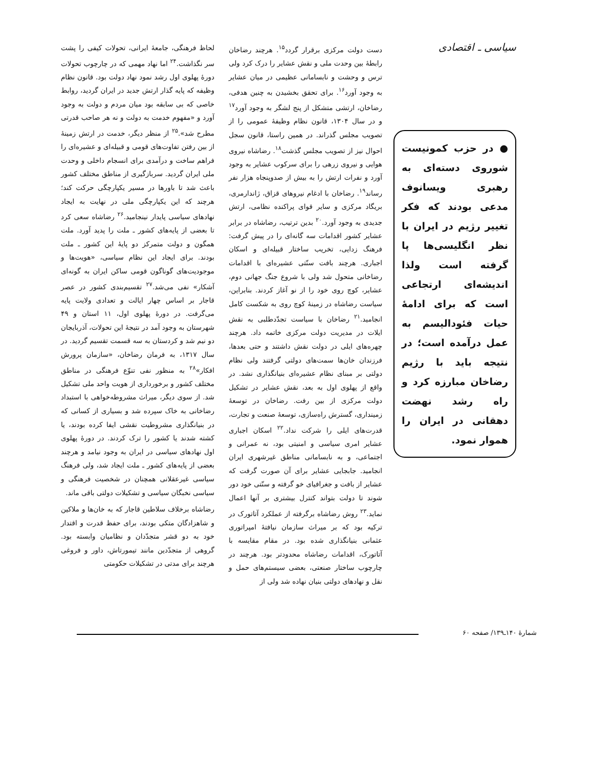سیاسی ـ اقتصادی
● در حزب کمونیست شوروی دسته‌ای به رهبری ویسانوف مدعی بودند که فکر تغییر رژیم در ایران با نظر انگلیسی‌ها پا گرفته است ولذا اندیشه‌ای ارتجاعی است که برای ادامهٔ حیات فئودالیسم به عمل درآمده است؛ در نتیجه باید با رژیم رضاخان مبارزه کرد و راه رشد نهضت دهقانی در ایران را هموار نمود.
دست دولت مرکزی برقرار گردد<sup>۱۵</sup>. هرچند رضاخان رابطهٔ بین وحدت ملی و نقش عشایر را درک کرد ولی ترس و وحشت و نابسامانی عظیمی در میان عشایر به وجود آورد<sup>۱۶</sup>. برای تحقق بخشیدن به چنین هدفی، رضاخان، ارتشی متشکل از پنج لشگر به وجود آورد<sup>۱۷</sup> و در سال ۱۳۰۴، قانون نظام وظیفهٔ عمومی را از تصویب مجلس گذراند. در همین راستا، قانون سجل احوال نیز از تصویب مجلس گذشت<sup>۱۸</sup>. رضاشاه نیروی هوایی و نیروی زرهی را برای سرکوب عشایر به وجود آورد و نفرات ارتش را به بیش از صدوپنجاه هزار نفر رساند<sup>۱۹</sup>. رضاخان با ادغام نیروهای قزاق، ژاندارمری، بریگاد مرکزی و سایر قوای پراکنده نظامی، ارتش جدیدی به وجود آورد.<sup>۲۰</sup> بدین ترتیب، رضاشاه در برابر عشایر کشور اقدامات سه گانه‌ای را در پیش گرفت: فرهنگ زدایی، تخریب ساختار قبیله‌ای و اسکان اجباری. هرچند بافت سنّتی عشیره‌ای با اقدامات رضاخانی متحول شد ولی با شروع جنگ جهانی دوم، عشایر، کوچ روی خود را از نو آغاز کردند. بنابراین، سیاست رضاشاه در زمینهٔ کوچ روی به شکست کامل انجامید.<sup>۲۱</sup> رضاخان با سیاست تجدّدطلبی به نقش ایلات در مدیریت دولت مرکزی خاتمه داد. هرچند چهره‌های ایلی در دولت نقش داشتند و حتی بعدها، فرزندان خان‌ها سمت‌های دولتی گرفتند ولی نظام دولتی بر مبنای نظام عشیره‌ای بنیانگذاری نشد. در واقع از پهلوی اول به بعد، نقش عشایر در تشکیل دولت مرکزی از بین رفت. رضاخان در توسعهٔ زمینداری، گسترش راه‌سازی، توسعهٔ صنعت و تجارت، قدرت‌های ایلی را شرکت نداد.<sup>۲۲</sup> اسکان اجباری عشایر امری سیاسی و امنیتی بود، نه عمرانی و اجتماعی، و به نابسامانی مناطق غیرشهری ایران انجامید. جابجایی عشایر برای آن صورت گرفت که عشایر از بافت و جغرافیای خو گرفته و سنّتی خود دور شوند تا دولت بتواند کنترل بیشتری بر آنها اعمال نماید.<sup>۲۳</sup> روش رضاشاه برگرفته از عملکرد آتاتورک در ترکیه بود که بر میراث سازمان نیافتهٔ امپراتوری عثمانی بنیانگذاری شده بود. در مقام مقایسه با آتاتورک، اقدامات رضاشاه محدودتر بود. هرچند در چارچوب ساختار صنعتی، بعضی سیستم‌های حمل و نقل و نهادهای دولتی بنیان نهاده شد ولی از
لحاظ فرهنگی، جامعهٔ ایرانی، تحولات کیفی را پشت سر نگذاشت.<sup>۲۴</sup> اما نهاد مهمی که در چارچوب تحولات دورهٔ پهلوی اول رشد نمود نهاد دولت بود. قانون نظام وظیفه که پایه گذار ارتش جدید در ایران گردید، روابط خاصی که بی سابقه بود میان مردم و دولت به وجود آورد و «مفهوم خدمت به دولت و نه هر صاحب قدرتی مطرح شد».<sup>۲۵</sup> از منظر دیگر، خدمت در ارتش زمینهٔ از بین رفتن تفاوت‌های قومی و قبیله‌ای و عشیره‌ای را فراهم ساخت و درآمدی برای انسجام داخلی و وحدت ملی ایران گردید. سربازگیری از مناطق مختلف کشور باعث شد تا باورها در مسیر یکپارچگی حرکت کند؛ هرچند که این یکپارچگی ملی در نهایت به ایجاد نهادهای سیاسی پایدار نینجامید.<sup>۲۶</sup> رضاشاه سعی کرد تا بعضی از پایه‌های کشور ـ ملت را پدید آورد. ملت همگون و دولت متمرکز دو پایهٔ این کشور ـ ملت بودند. برای ایجاد این نظام سیاسی، «هویت‌ها و موجودیت‌های گوناگون قومی ساکن ایران به گونه‌ای آشکار» نفی می‌شد.<sup>۲۷</sup> تقسیم‌بندی کشور در عصر قاجار بر اساس چهار ایالت و تعدادی ولایت پایه می‌گرفت. در دورهٔ پهلوی اول، ۱۱ استان و ۴۹ شهرستان به وجود آمد در نتیجهٔ این تحولات، آذربایجان دو نیم شد و کردستان به سه قسمت تقسیم گردید. در سال ۱۳۱۷، به فرمان رضاخان، «سازمان پرورش افکار»<sup>۲۸</sup> به منظور نفی تنوّع فرهنگی در مناطق مختلف کشور و برخورداری از هویت واحد ملی تشکیل شد. از سوی دیگر، میراث مشروطه‌خواهی با استبداد رضاخانی به خاک سپرده شد و بسیاری از کسانی که در بنیانگذاری مشروطیت نقشی ایفا کرده بودند، یا کشته شدند یا کشور را ترک کردند. در دورهٔ پهلوی اول نهادهای سیاسی در ایران به وجود نیامد و هرچند بعضی از پایه‌های کشور ـ ملت ایجاد شد، ولی فرهنگ سیاسی غیرعقلانی همچنان در شخصیت فرهنگی و سیاسی نخبگان سیاسی و تشکیلات دولتی باقی ماند.
رضاشاه برخلاف سلاطین قاجار که به خان‌ها و ملاکین و شاهزادگان متکی بودند، برای حفظ قدرت و اقتدار خود به دو قشر متجدّدان و نظامیان وابسته بود. گروهی از متجدّدین مانند تیمورتاش، داور و فروغی هرچند برای مدتی در تشکیلات حکومتی
شمارهٔ ۱۴۰ـ۱۳۹/ صفحه ۶۰